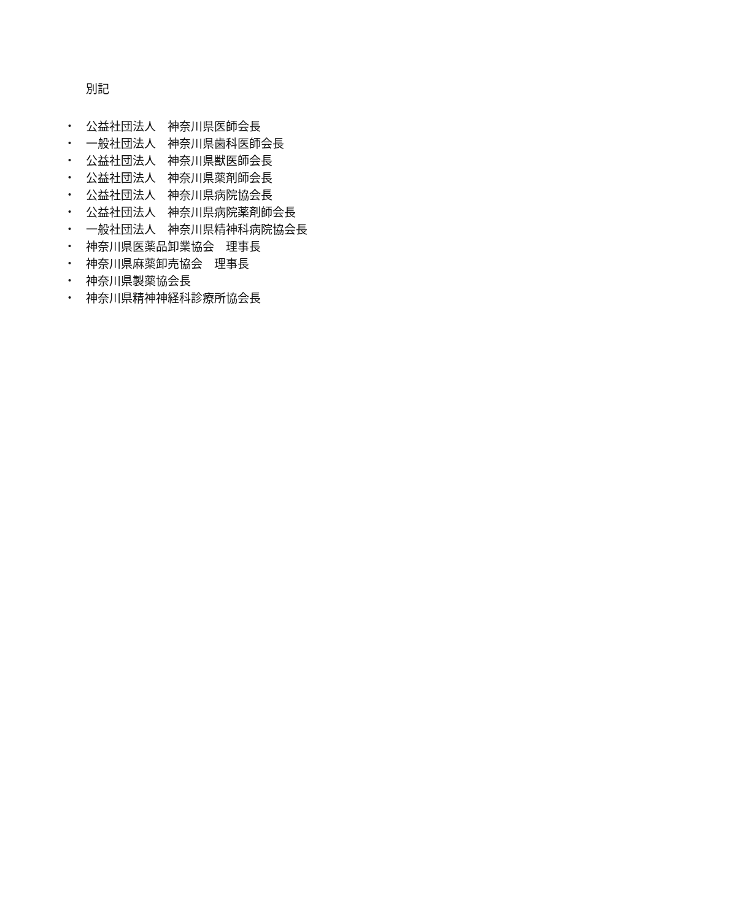別記
・ 公益社団法人　神奈川県医師会長
・ 一般社団法人　神奈川県歯科医師会長
・ 公益社団法人　神奈川県獣医師会長
・ 公益社団法人　神奈川県薬剤師会長
・ 公益社団法人　神奈川県病院協会長
・ 公益社団法人　神奈川県病院薬剤師会長
・ 一般社団法人　神奈川県精神科病院協会長
・ 神奈川県医薬品卸業協会　理事長
・ 神奈川県麻薬卸売協会　理事長
・ 神奈川県製薬協会長
・ 神奈川県精神神経科診療所協会長